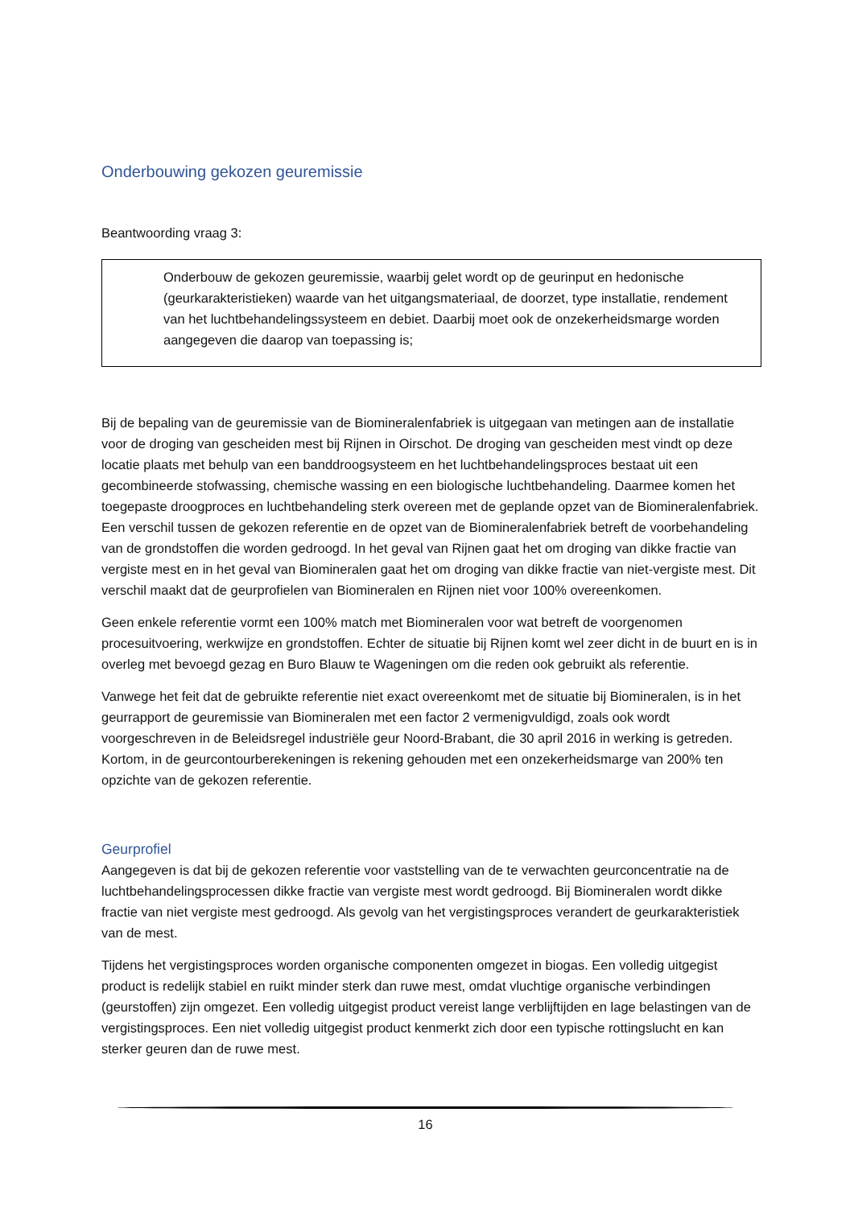Onderbouwing gekozen geuremissie
Beantwoording vraag 3:
Onderbouw de gekozen geuremissie, waarbij gelet wordt op de geurinput en hedonische (geurkarakteristieken) waarde van het uitgangsmateriaal, de doorzet, type installatie, rendement van het luchtbehandelingssysteem en debiet. Daarbij moet ook de onzekerheidsmarge worden aangegeven die daarop van toepassing is;
Bij de bepaling van de geuremissie van de Biomineralenfabriek is uitgegaan van metingen aan de installatie voor de droging van gescheiden mest bij Rijnen in Oirschot. De droging van gescheiden mest vindt op deze locatie plaats met behulp van een banddroogsysteem en het luchtbehandelingsproces bestaat uit een gecombineerde stofwassing, chemische wassing en een biologische luchtbehandeling. Daarmee komen het toegepaste droogproces en luchtbehandeling sterk overeen met de geplande opzet van de Biomineralenfabriek. Een verschil tussen de gekozen referentie en de opzet van de Biomineralenfabriek betreft de voorbehandeling van de grondstoffen die worden gedroogd. In het geval van Rijnen gaat het om droging van dikke fractie van vergiste mest en in het geval van Biomineralen gaat het om droging van dikke fractie van niet-vergiste mest. Dit verschil maakt dat de geurprofielen van Biomineralen en Rijnen niet voor 100% overeenkomen.
Geen enkele referentie vormt een 100% match met Biomineralen voor wat betreft de voorgenomen procesuitvoering, werkwijze en grondstoffen. Echter de situatie bij Rijnen komt wel zeer dicht in de buurt en is in overleg met bevoegd gezag en Buro Blauw te Wageningen om die reden ook gebruikt als referentie.
Vanwege het feit dat de gebruikte referentie niet exact overeenkomt met de situatie bij Biomineralen, is in het geurrapport de geuremissie van Biomineralen met een factor 2 vermenigvuldigd, zoals ook wordt voorgeschreven in de Beleidsregel industriële geur Noord-Brabant, die 30 april 2016 in werking is getreden. Kortom, in de geurcontourberekeningen is rekening gehouden met een onzekerheidsmarge van 200% ten opzichte van de gekozen referentie.
Geurprofiel
Aangegeven is dat bij de gekozen referentie voor vaststelling van de te verwachten geurconcentratie na de luchtbehandelingsprocessen dikke fractie van vergiste mest wordt gedroogd. Bij Biomineralen wordt dikke fractie van niet vergiste mest gedroogd. Als gevolg van het vergistingsproces verandert de geurkarakteristiek van de mest.
Tijdens het vergistingsproces worden organische componenten omgezet in biogas. Een volledig uitgegist product is redelijk stabiel en ruikt minder sterk dan ruwe mest, omdat vluchtige organische verbindingen (geurstoffen) zijn omgezet. Een volledig uitgegist product vereist lange verblijftijden en lage belastingen van de vergistingsproces. Een niet volledig uitgegist product kenmerkt zich door een typische rottingslucht en kan sterker geuren dan de ruwe mest.
16